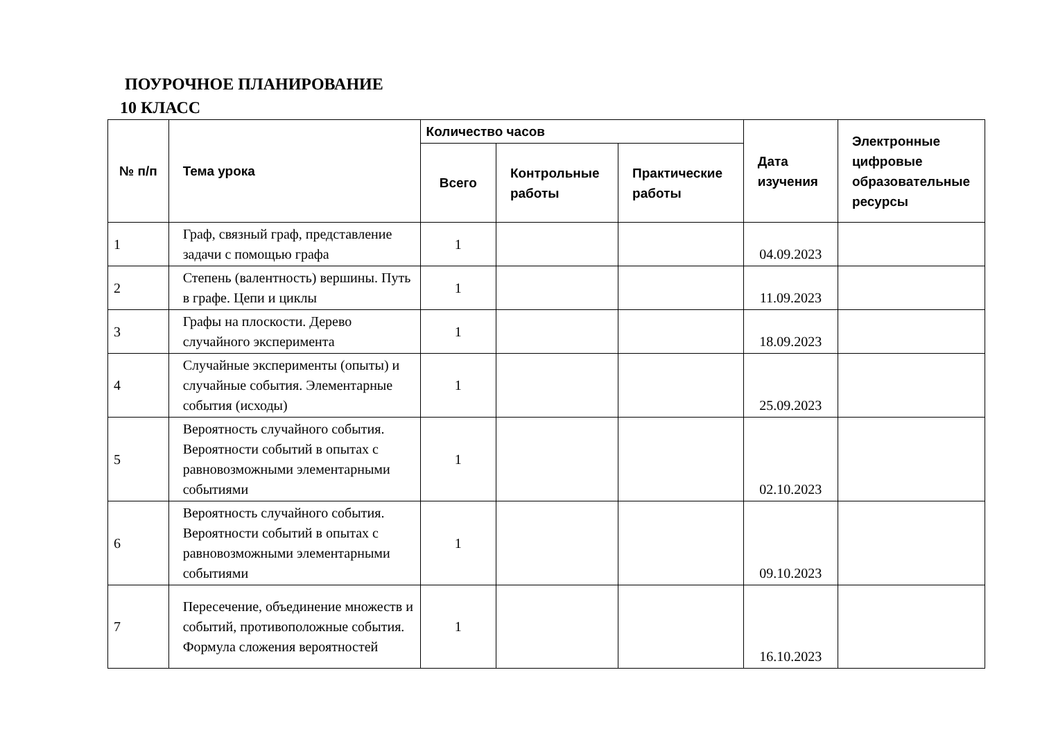ПОУРОЧНОЕ ПЛАНИРОВАНИЕ
10 КЛАСС
| № п/п | Тема урока | Количество часов | | | Дата изучения | Электронные цифровые образовательные ресурсы |
| --- | --- | --- | --- | --- | --- | --- |
| | | Всего | Контрольные работы | Практические работы | | |
| 1 | Граф, связный граф, представление задачи с помощью графа | 1 | | | 04.09.2023 | |
| 2 | Степень (валентность) вершины. Путь в графе. Цепи и циклы | 1 | | | 11.09.2023 | |
| 3 | Графы на плоскости. Дерево случайного эксперимента | 1 | | | 18.09.2023 | |
| 4 | Случайные эксперименты (опыты) и случайные события. Элементарные события (исходы) | 1 | | | 25.09.2023 | |
| 5 | Вероятность случайного события. Вероятности событий в опытах с равновозможными элементарными событиями | 1 | | | 02.10.2023 | |
| 6 | Вероятность случайного события. Вероятности событий в опытах с равновозможными элементарными событиями | 1 | | | 09.10.2023 | |
| 7 | Пересечение, объединение множеств и событий, противоположные события. Формула сложения вероятностей | 1 | | | 16.10.2023 | |